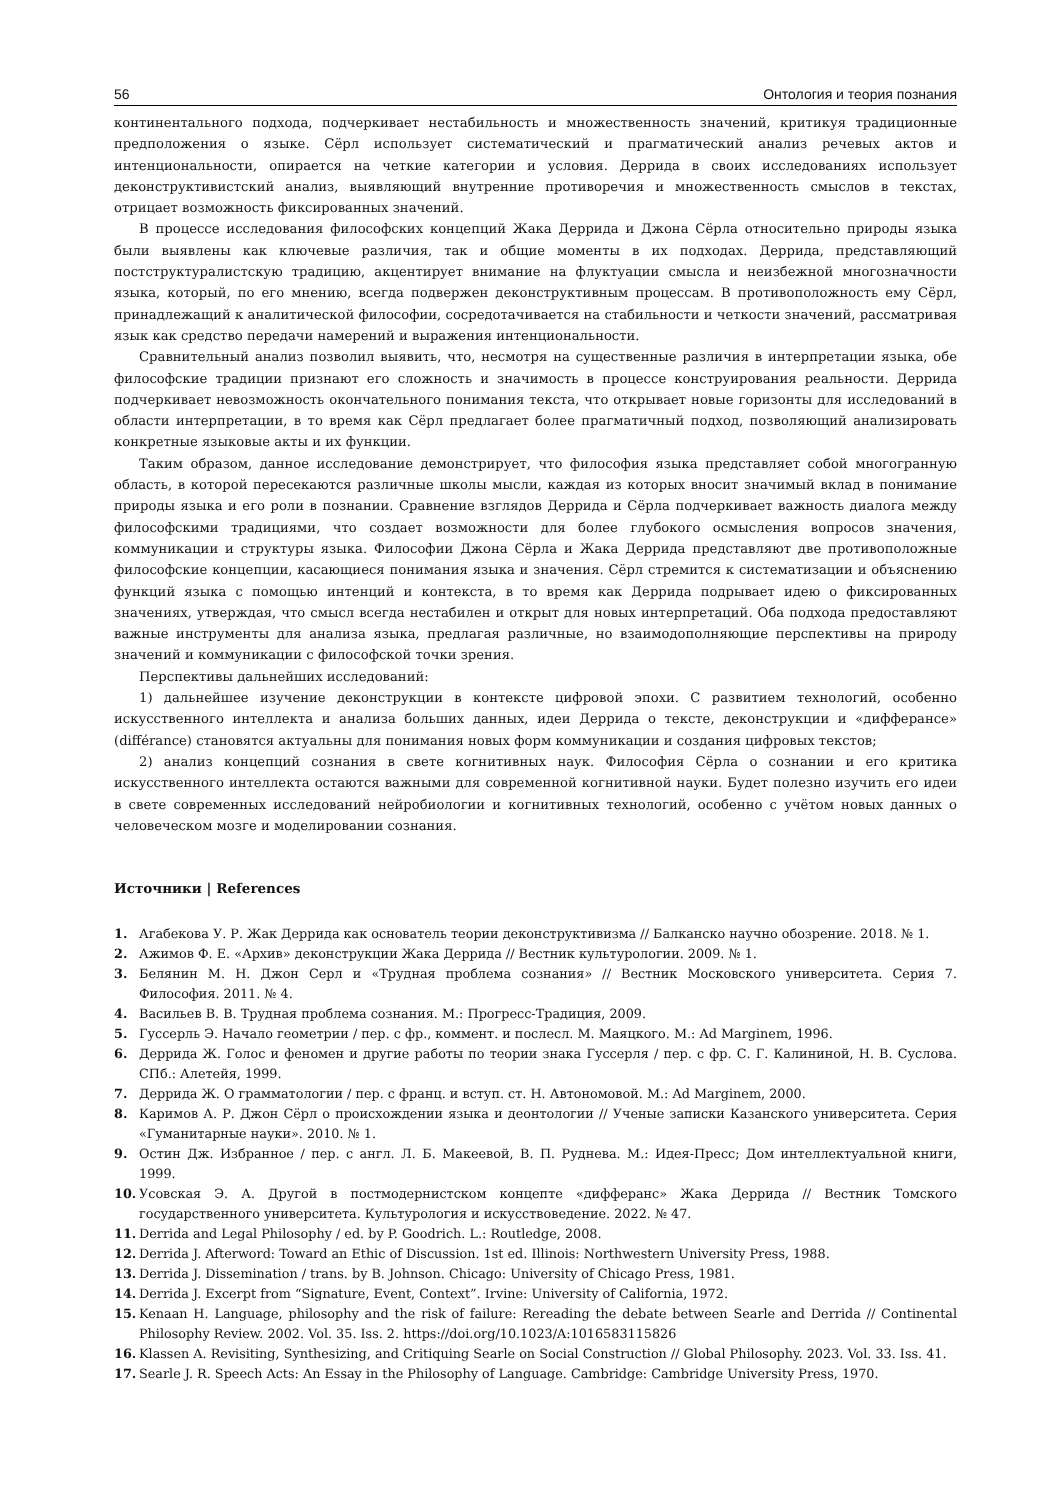56 Онтология и теория познания
континентального подхода, подчеркивает нестабильность и множественность значений, критикуя традиционные предположения о языке. Сёрл использует систематический и прагматический анализ речевых актов и интенциональности, опирается на четкие категории и условия. Деррида в своих исследованиях использует деконструктивистский анализ, выявляющий внутренние противоречия и множественность смыслов в текстах, отрицает возможность фиксированных значений.
В процессе исследования философских концепций Жака Деррида и Джона Сёрла относительно природы языка были выявлены как ключевые различия, так и общие моменты в их подходах. Деррида, представляющий постструктуралистскую традицию, акцентирует внимание на флуктуации смысла и неизбежной многозначности языка, который, по его мнению, всегда подвержен деконструктивным процессам. В противоположность ему Сёрл, принадлежащий к аналитической философии, сосредотачивается на стабильности и четкости значений, рассматривая язык как средство передачи намерений и выражения интенциональности.
Сравнительный анализ позволил выявить, что, несмотря на существенные различия в интерпретации языка, обе философские традиции признают его сложность и значимость в процессе конструирования реальности. Деррида подчеркивает невозможность окончательного понимания текста, что открывает новые горизонты для исследований в области интерпретации, в то время как Сёрл предлагает более прагматичный подход, позволяющий анализировать конкретные языковые акты и их функции.
Таким образом, данное исследование демонстрирует, что философия языка представляет собой многогранную область, в которой пересекаются различные школы мысли, каждая из которых вносит значимый вклад в понимание природы языка и его роли в познании. Сравнение взглядов Деррида и Сёрла подчеркивает важность диалога между философскими традициями, что создает возможности для более глубокого осмысления вопросов значения, коммуникации и структуры языка. Философии Джона Сёрла и Жака Деррида представляют две противоположные философские концепции, касающиеся понимания языка и значения. Сёрл стремится к систематизации и объяснению функций языка с помощью интенций и контекста, в то время как Деррида подрывает идею о фиксированных значениях, утверждая, что смысл всегда нестабилен и открыт для новых интерпретаций. Оба подхода предоставляют важные инструменты для анализа языка, предлагая различные, но взаимодополняющие перспективы на природу значений и коммуникации с философской точки зрения.
Перспективы дальнейших исследований:
1) дальнейшее изучение деконструкции в контексте цифровой эпохи. С развитием технологий, особенно искусственного интеллекта и анализа больших данных, идеи Деррида о тексте, деконструкции и «дифферансе» (différance) становятся актуальны для понимания новых форм коммуникации и создания цифровых текстов;
2) анализ концепций сознания в свете когнитивных наук. Философия Сёрла о сознании и его критика искусственного интеллекта остаются важными для современной когнитивной науки. Будет полезно изучить его идеи в свете современных исследований нейробиологии и когнитивных технологий, особенно с учётом новых данных о человеческом мозге и моделировании сознания.
Источники | References
1. Агабекова У. Р. Жак Деррида как основатель теории деконструктивизма // Балканско научно обозрение. 2018. № 1.
2. Ажимов Ф. Е. «Архив» деконструкции Жака Деррида // Вестник культурологии. 2009. № 1.
3. Белянин М. Н. Джон Серл и «Трудная проблема сознания» // Вестник Московского университета. Серия 7. Философия. 2011. № 4.
4. Васильев В. В. Трудная проблема сознания. М.: Прогресс-Традиция, 2009.
5. Гуссерль Э. Начало геометрии / пер. с фр., коммент. и послесл. М. Маяцкого. М.: Ad Marginem, 1996.
6. Деррида Ж. Голос и феномен и другие работы по теории знака Гуссерля / пер. с фр. С. Г. Калининой, Н. В. Суслова. СПб.: Алетейя, 1999.
7. Деррида Ж. О грамматологии / пер. с франц. и вступ. ст. Н. Автономовой. М.: Ad Marginem, 2000.
8. Каримов А. Р. Джон Сёрл о происхождении языка и деонтологии // Ученые записки Казанского университета. Серия «Гуманитарные науки». 2010. № 1.
9. Остин Дж. Избранное / пер. с англ. Л. Б. Макеевой, В. П. Руднева. М.: Идея-Пресс; Дом интеллектуальной книги, 1999.
10. Усовская Э. А. Другой в постмодернистском концепте «дифферанс» Жака Деррида // Вестник Томского государственного университета. Культурология и искусствоведение. 2022. № 47.
11. Derrida and Legal Philosophy / ed. by P. Goodrich. L.: Routledge, 2008.
12. Derrida J. Afterword: Toward an Ethic of Discussion. 1st ed. Illinois: Northwestern University Press, 1988.
13. Derrida J. Dissemination / trans. by B. Johnson. Chicago: University of Chicago Press, 1981.
14. Derrida J. Excerpt from “Signature, Event, Context”. Irvine: University of California, 1972.
15. Kenaan H. Language, philosophy and the risk of failure: Rereading the debate between Searle and Derrida // Continental Philosophy Review. 2002. Vol. 35. Iss. 2. https://doi.org/10.1023/A:1016583115826
16. Klassen A. Revisiting, Synthesizing, and Critiquing Searle on Social Construction // Global Philosophy. 2023. Vol. 33. Iss. 41.
17. Searle J. R. Speech Acts: An Essay in the Philosophy of Language. Cambridge: Cambridge University Press, 1970.